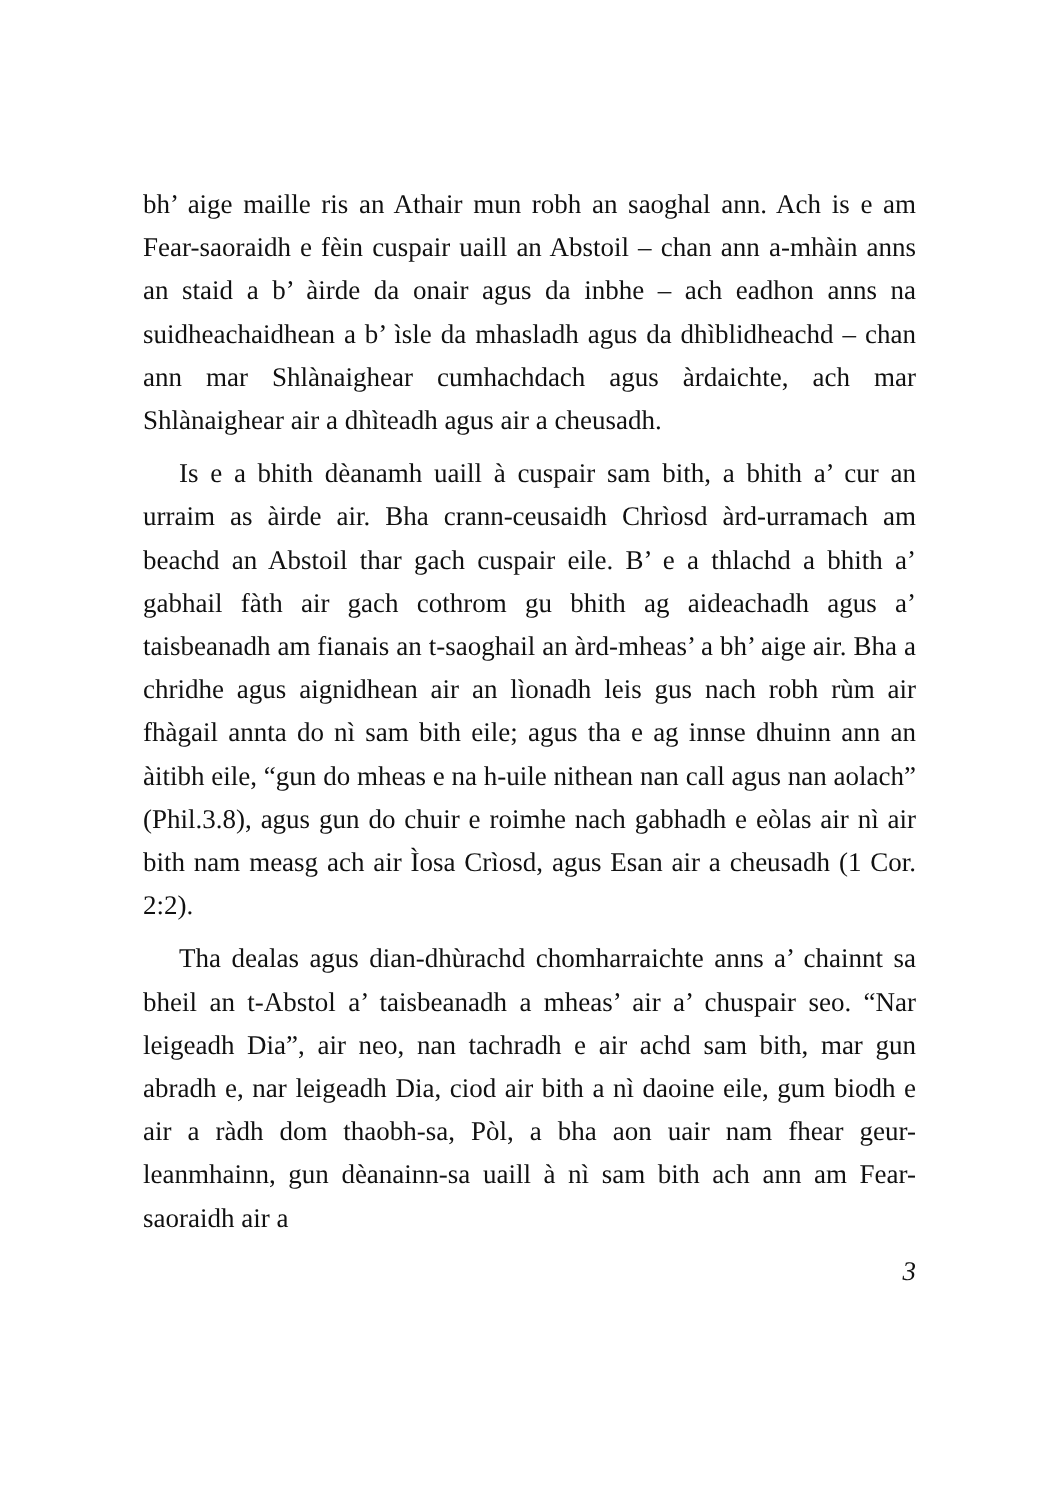bh’ aige maille ris an Athair mun robh an saoghal ann. Ach is e am Fear-saoraidh e fèin cuspair uaill an Abstoil – chan ann a-mhàin anns an staid a b’ àirde da onair agus da inbhe – ach eadhon anns na suidheachaidhean a b’ ìsle da mhasladh agus da dhìblidheachd – chan ann mar Shlànaighear cumhachdach agus àrdaichte, ach mar Shlànaighear air a dhìteadh agus air a cheusadh.
Is e a bhith dèanamh uaill à cuspair sam bith, a bhith a’ cur an urraim as àirde air. Bha crann-ceusaidh Chrìosd àrd-urramach am beachd an Abstoil thar gach cuspair eile. B’ e a thlachd a bhith a’ gabhail fàth air gach cothrom gu bhith ag aideachadh agus a’ taisbeanadh am fianais an t-saoghail an àrd-mheas’ a bh’ aige air. Bha a chridhe agus aignidhean air an lìonadh leis gus nach robh rùm air fhàgail annta do nì sam bith eile; agus tha e ag innse dhuinn ann an àitibh eile, “gun do mheas e na h-uile nithean nan call agus nan aolach” (Phil.3.8), agus gun do chuir e roimhe nach gabhadh e eòlas air nì air bith nam measg ach air Ìosa Crìosd, agus Esan air a cheusadh (1 Cor. 2:2).
Tha dealas agus dian-dhùrachd chomharraichte anns a’ chainnt sa bheil an t-Abstol a’ taisbeanadh a mheas’ air a’ chuspair seo. “Nar leigeadh Dia”, air neo, nan tachradh e air achd sam bith, mar gun abradh e, nar leigeadh Dia, ciod air bith a nì daoine eile, gum biodh e air a ràdh dom thaobh-sa, Pòl, a bha aon uair nam fhear geur-leanmhainn, gun dèanainn-sa uaill à nì sam bith ach ann am Fear-saoraidh air a
3